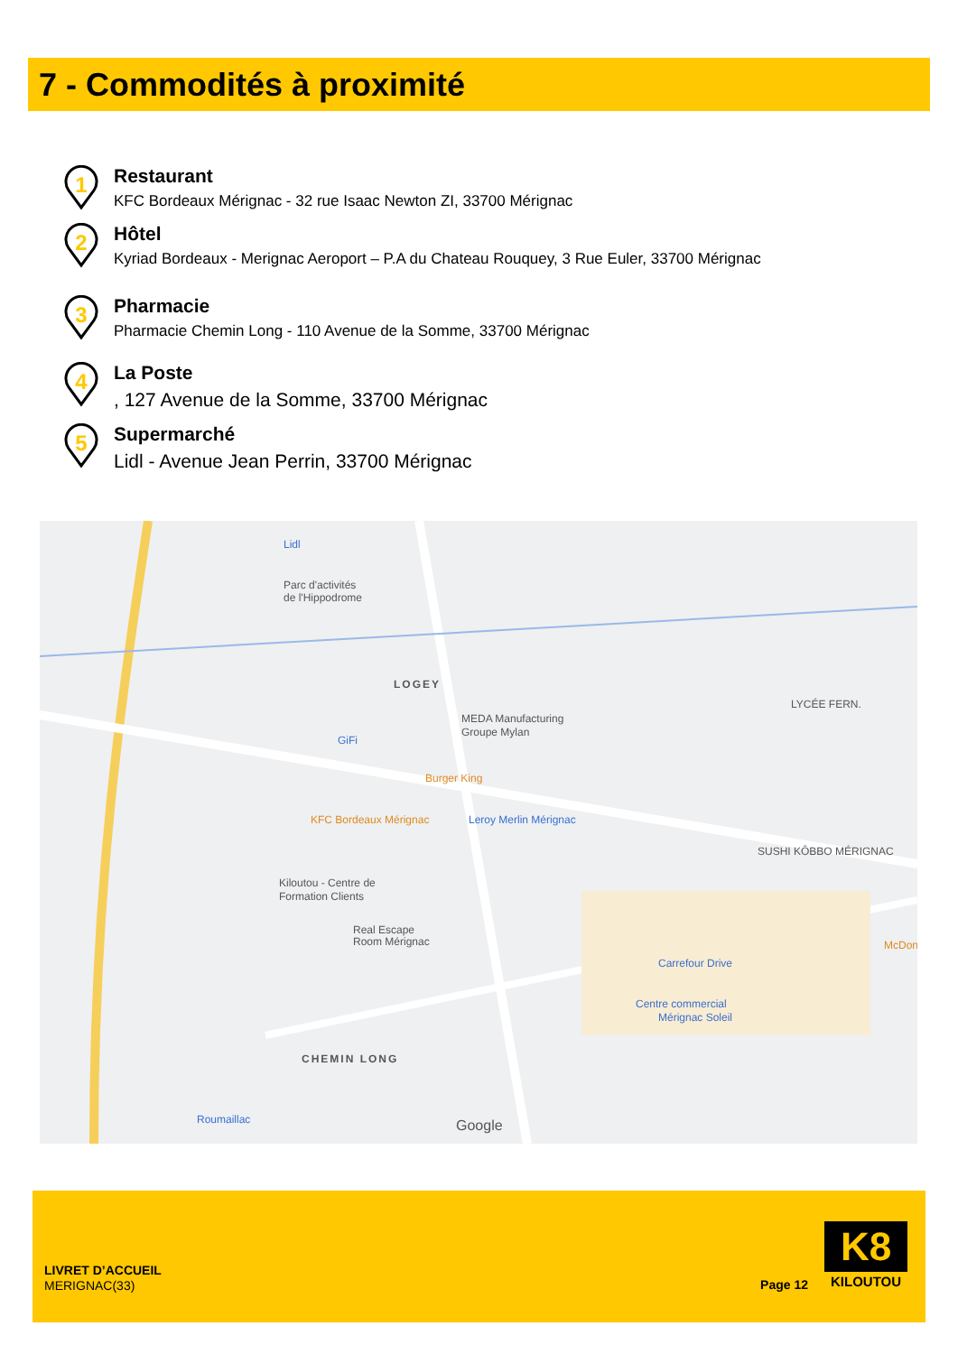7 - Commodités à proximité
1
Restaurant
KFC Bordeaux Mérignac - 32 rue Isaac Newton ZI, 33700 Mérignac
2
Hôtel
Kyriad Bordeaux - Merignac Aeroport – P.A du Chateau Rouquey, 3 Rue Euler, 33700 Mérignac
3
Pharmacie
Pharmacie Chemin Long - 110 Avenue de la Somme, 33700 Mérignac
4
La Poste
, 127 Avenue de la Somme, 33700 Mérignac
5
Supermarché
Lidl - Avenue Jean Perrin, 33700 Mérignac
Parc d'activités
de l'Hippodrome
LOGEY
MEDA Manufacturing
Groupe Mylan
GiFi
Burger King
Leroy Merlin Mérignac
KFC Bordeaux Mérignac
Kiloutou - Centre de
Formation Clients
Real Escape
Room Mérignac
SUSHI KÔBBO MÉRIGNAC
LYCÉE FERN.
Carrefour Drive
Centre commercial
Mérignac Soleil
CHEMIN LONG
Roumaillac
Lidl
McDon
Google
LIVRET D’ACCUEIL
MERIGNAC(33)
Page 12
K8
KILOUTOU